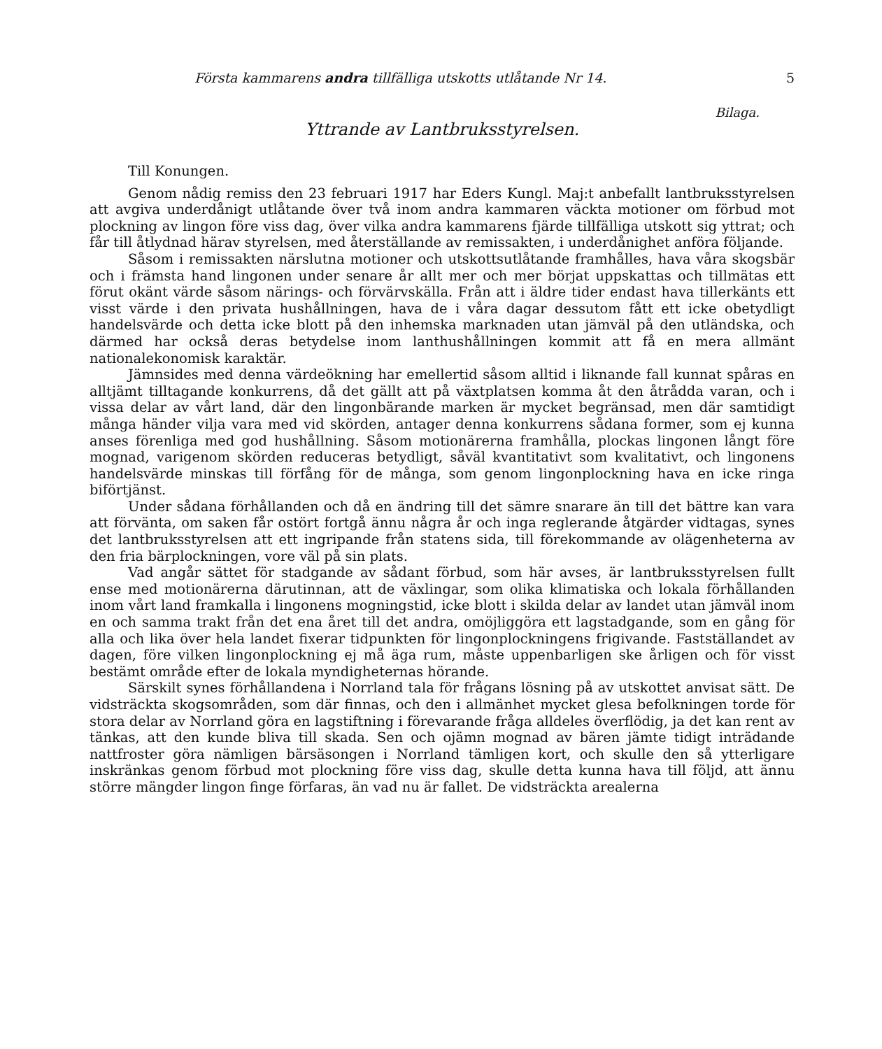Första kammarens andra tillfälliga utskotts utlåtande Nr 14. 5
Bilaga.
Yttrande av Lantbruksstyrelsen.
Till Konungen.
Genom nådig remiss den 23 februari 1917 har Eders Kungl. Maj:t anbefallt lantbruksstyrelsen att avgiva underdånigt utlåtande över två inom andra kammaren väckta motioner om förbud mot plockning av lingon före viss dag, över vilka andra kammarens fjärde tillfälliga utskott sig yttrat; och får till åtlydnad härav styrelsen, med återställande av remissakten, i underdånighet anföra följande.
Såsom i remissakten närslutna motioner och utskottsutlåtande framhålles, hava våra skogsbär och i främsta hand lingonen under senare år allt mer och mer börjat uppskattas och tillmätas ett förut okänt värde såsom närings- och förvärvskälla. Från att i äldre tider endast hava tillerkänts ett visst värde i den privata hushållningen, hava de i våra dagar dessutom fått ett icke obetydligt handelsvärde och detta icke blott på den inhemska marknaden utan jämväl på den utländska, och därmed har också deras betydelse inom lanthushållningen kommit att få en mera allmänt nationalekonomisk karaktär.
Jämnsides med denna värdeökning har emellertid såsom alltid i liknande fall kunnat spåras en alltjämt tilltagande konkurrens, då det gällt att på växtplatsen komma åt den åtrådda varan, och i vissa delar av vårt land, där den lingonbärande marken är mycket begränsad, men där samtidigt många händer vilja vara med vid skörden, antager denna konkurrens sådana former, som ej kunna anses förenliga med god hushållning. Såsom motionärerna framhålla, plockas lingonen långt före mognad, varigenom skörden reduceras betydligt, såväl kvantitativt som kvalitativt, och lingonens handelsvärde minskas till förfång för de många, som genom lingonplockning hava en icke ringa biförtjänst.
Under sådana förhållanden och då en ändring till det sämre snarare än till det bättre kan vara att förvänta, om saken får ostört fortgå ännu några år och inga reglerande åtgärder vidtagas, synes det lantbruksstyrelsen att ett ingripande från statens sida, till förekommande av olägenheterna av den fria bärplockningen, vore väl på sin plats.
Vad angår sättet för stadgande av sådant förbud, som här avses, är lantbruksstyrelsen fullt ense med motionärerna därutinnan, att de växlingar, som olika klimatiska och lokala förhållanden inom vårt land framkalla i lingonens mogningstid, icke blott i skilda delar av landet utan jämväl inom en och samma trakt från det ena året till det andra, omöjliggöra ett lagstadgande, som en gång för alla och lika över hela landet fixerar tidpunkten för lingonplockningens frigivande. Fastställandet av dagen, före vilken lingonplockning ej må äga rum, måste uppenbarligen ske årligen och för visst bestämt område efter de lokala myndigheternas hörande.
Särskilt synes förhållandena i Norrland tala för frågans lösning på av utskottet anvisat sätt. De vidsträckta skogsområden, som där finnas, och den i allmänhet mycket glesa befolkningen torde för stora delar av Norrland göra en lagstiftning i förevarande fråga alldeles överflödig, ja det kan rent av tänkas, att den kunde bliva till skada. Sen och ojämn mognad av bären jämte tidigt inträdande nattfroster göra nämligen bärsäsongen i Norrland tämligen kort, och skulle den så ytterligare inskränkas genom förbud mot plockning före viss dag, skulle detta kunna hava till följd, att ännu större mängder lingon finge förfaras, än vad nu är fallet. De vidsträckta arealerna